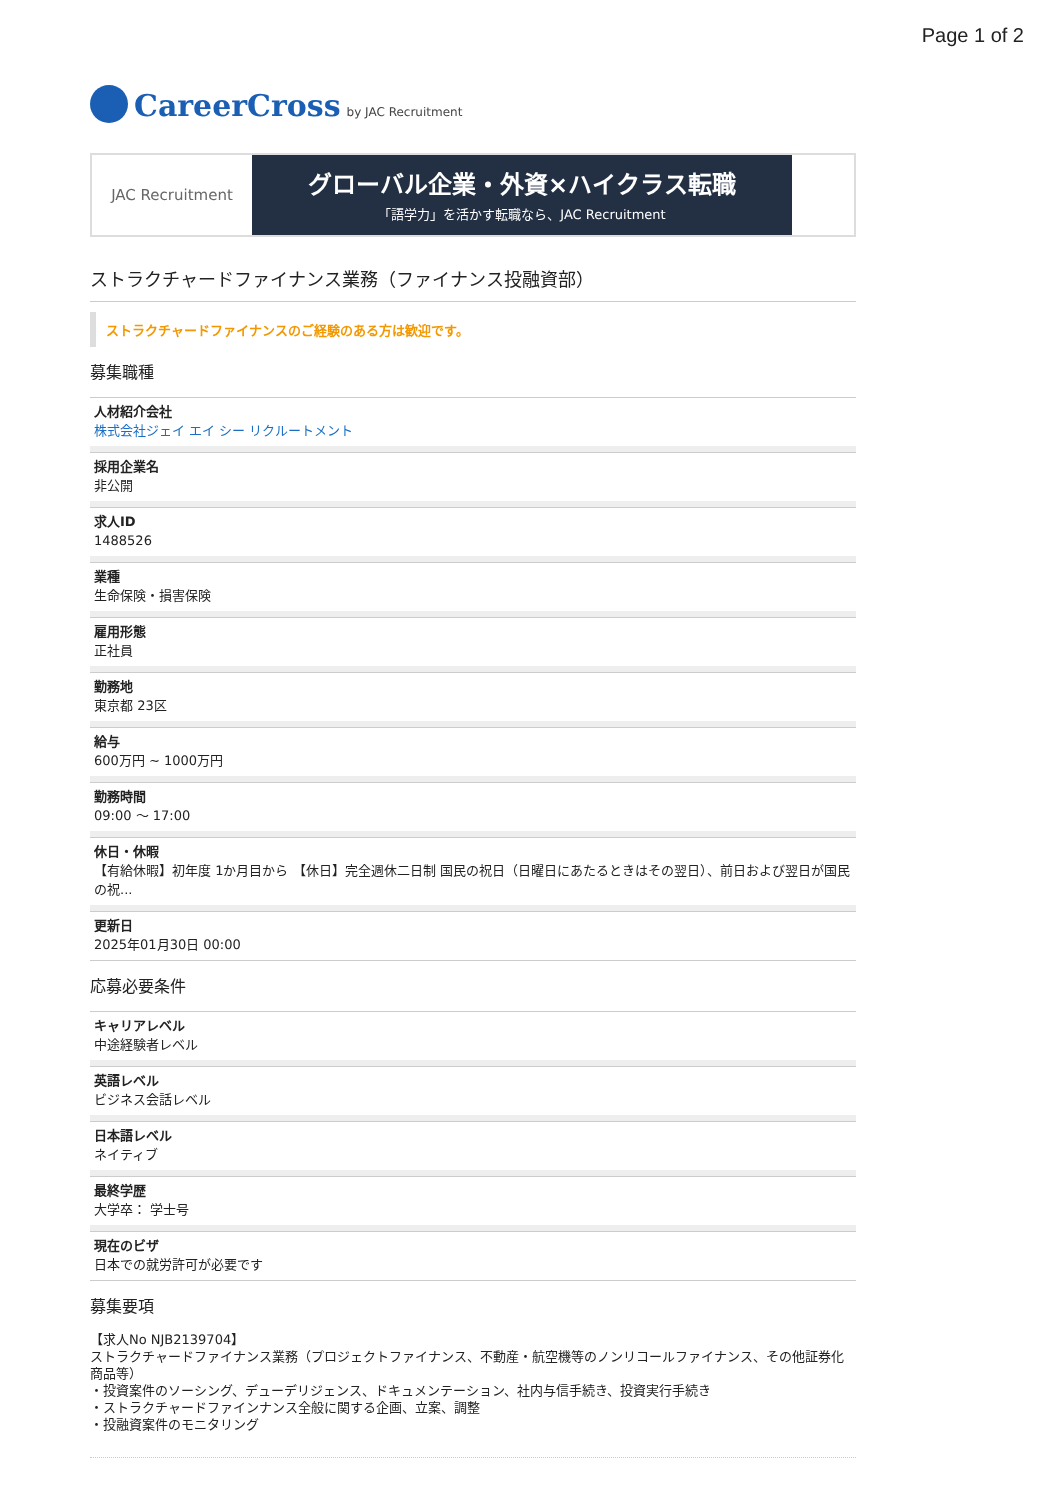Page 1 of 2
CareerCross by JAC Recruitment
JAC Recruitment
グローバル企業・外資×ハイクラス転職
「語学力」を活かす転職なら、JAC Recruitment
ストラクチャードファイナンス業務（ファイナンス投融資部）
ストラクチャードファイナンスのご経験のある方は歓迎です。
募集職種
人材紹介会社
株式会社ジェイ エイ シー リクルートメント
採用企業名
非公開
求人ID
1488526
業種
生命保険・損害保険
雇用形態
正社員
勤務地
東京都 23区
給与
600万円 ~ 1000万円
勤務時間
09:00 〜 17:00
休日・休暇
【有給休暇】初年度 1か月目から 【休日】完全週休二日制 国民の祝日（日曜日にあたるときはその翌日）、前日および翌日が国民の祝...
更新日
2025年01月30日 00:00
応募必要条件
キャリアレベル
中途経験者レベル
英語レベル
ビジネス会話レベル
日本語レベル
ネイティブ
最終学歴
大学卒： 学士号
現在のビザ
日本での就労許可が必要です
募集要項
【求人No NJB2139704】
ストラクチャードファイナンス業務（プロジェクトファイナンス、不動産・航空機等のノンリコールファイナンス、その他証券化商品等）
・投資案件のソーシング、デューデリジェンス、ドキュメンテーション、社内与信手続き、投資実行手続き
・ストラクチャードファインナンス全般に関する企画、立案、調整
・投融資案件のモニタリング